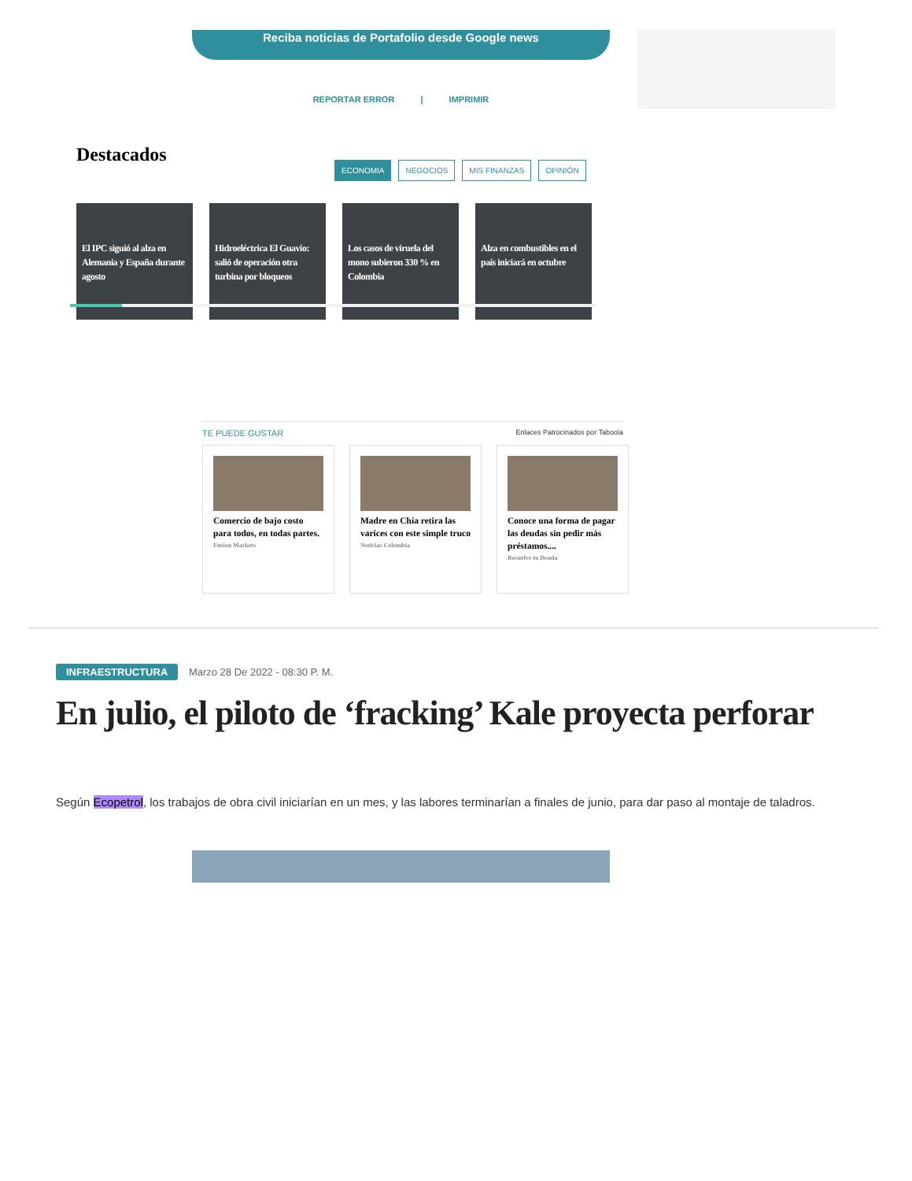Reciba noticias de Portafolio desde Google news
REPORTAR ERROR | IMPRIMIR
Destacados
ECONOMIA NEGOCIOS MIS FINANZAS OPINIÓN
El IPC siguió al alza en Alemania y España durante agosto
Hidroeléctrica El Guavio: salió de operación otra turbina por bloqueos
Los casos de viruela del mono subieron 330 % en Colombia
Alza en combustibles en el país iniciará en octubre
TE PUEDE GUSTAR Enlaces Patrocinados por Taboola
Comercio de bajo costo para todos, en todas partes.
Fusion Markets
Madre en Chía retira las varices con este simple truco
Noticias Colombia
Conoce una forma de pagar las deudas sin pedir más préstamos....
Resuelve tu Deuda
INFRAESTRUCTURA Marzo 28 De 2022 - 08:30 P. M.
En julio, el piloto de ‘fracking’ Kale proyecta perforar
Según Ecopetrol, los trabajos de obra civil iniciarían en un mes, y las labores terminarían a finales de junio, para dar paso al montaje de taladros.